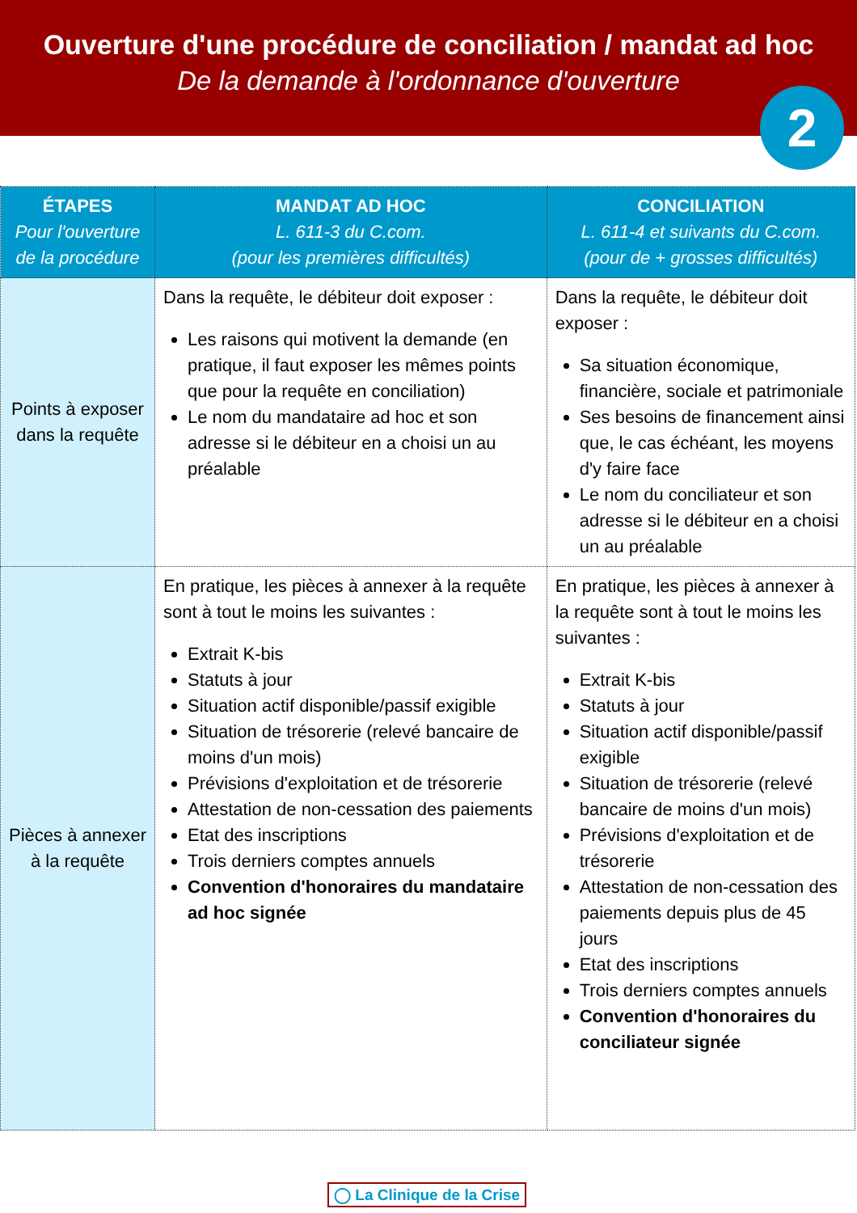Ouverture d'une procédure de conciliation / mandat ad hoc
De la demande à l'ordonnance d'ouverture
2
| ÉTAPES Pour l'ouverture de la procédure | MANDAT AD HOC L. 611-3 du C.com. (pour les premières difficultés) | CONCILIATION L. 611-4 et suivants du C.com. (pour de + grosses difficultés) |
| --- | --- | --- |
| Points à exposer dans la requête | Dans la requête, le débiteur doit exposer : Les raisons qui motivent la demande (en pratique, il faut exposer les mêmes points que pour la requête en conciliation) Le nom du mandataire ad hoc et son adresse si le débiteur en a choisi un au préalable | Dans la requête, le débiteur doit exposer : Sa situation économique, financière, sociale et patrimoniale Ses besoins de financement ainsi que, le cas échéant, les moyens d'y faire face Le nom du conciliateur et son adresse si le débiteur en a choisi un au préalable |
| Pièces à annexer à la requête | En pratique, les pièces à annexer à la requête sont à tout le moins les suivantes : Extrait K-bis Statuts à jour Situation actif disponible/passif exigible Situation de trésorerie (relevé bancaire de moins d'un mois) Prévisions d'exploitation et de trésorerie Attestation de non-cessation des paiements Etat des inscriptions Trois derniers comptes annuels Convention d'honoraires du mandataire ad hoc signée | En pratique, les pièces à annexer à la requête sont à tout le moins les suivantes : Extrait K-bis Statuts à jour Situation actif disponible/passif exigible Situation de trésorerie (relevé bancaire de moins d'un mois) Prévisions d'exploitation et de trésorerie Attestation de non-cessation des paiements depuis plus de 45 jours Etat des inscriptions Trois derniers comptes annuels Convention d'honoraires du conciliateur signée |
◯ La Clinique de la Crise